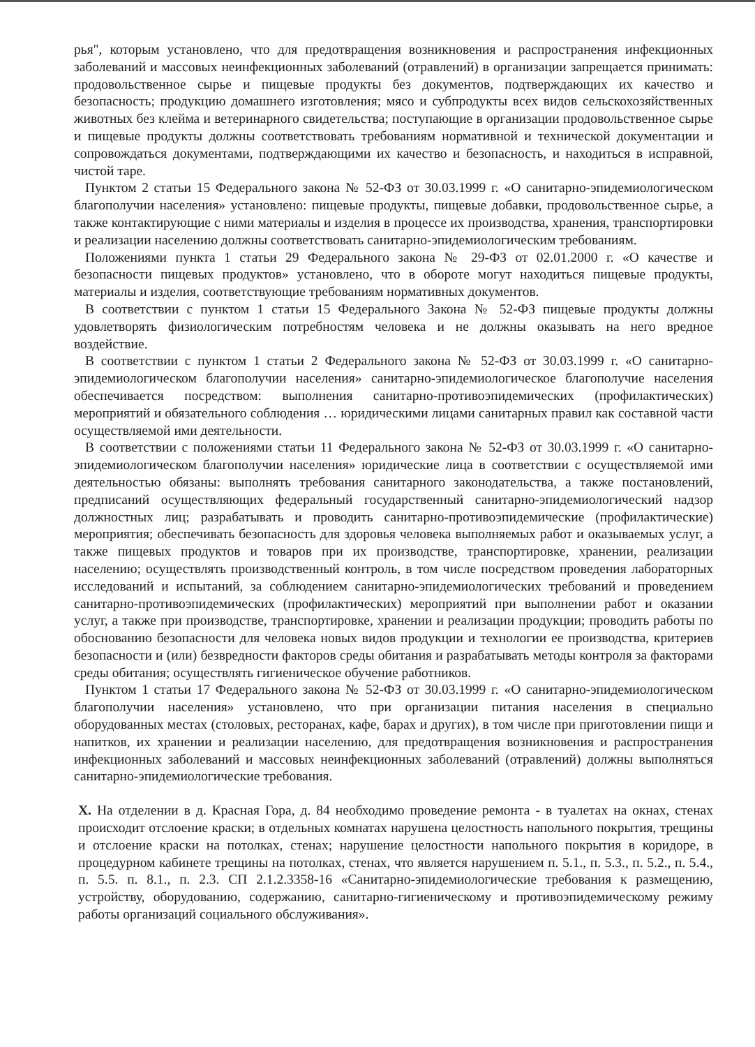рья", которым установлено, что для предотвращения возникновения и распространения инфекционных заболеваний и массовых неинфекционных заболеваний (отравлений) в организации запрещается принимать: продовольственное сырье и пищевые продукты без документов, подтверждающих их качество и безопасность; продукцию домашнего изготовления; мясо и субпродукты всех видов сельскохозяйственных животных без клейма и ветеринарного свидетельства; поступающие в организации продовольственное сырье и пищевые продукты должны соответствовать требованиям нормативной и технической документации и сопровождаться документами, подтверждающими их качество и безопасность, и находиться в исправной, чистой таре.
Пунктом 2 статьи 15 Федерального закона № 52-ФЗ от 30.03.1999 г. «О санитарно-эпидемиологическом благополучии населения» установлено: пищевые продукты, пищевые добавки, продовольственное сырье, а также контактирующие с ними материалы и изделия в процессе их производства, хранения, транспортировки и реализации населению должны соответствовать санитарно-эпидемиологическим требованиям.
Положениями пункта 1 статьи 29 Федерального закона № 29-ФЗ от 02.01.2000 г. «О качестве и безопасности пищевых продуктов» установлено, что в обороте могут находиться пищевые продукты, материалы и изделия, соответствующие требованиям нормативных документов.
В соответствии с пунктом 1 статьи 15 Федерального Закона № 52-ФЗ пищевые продукты должны удовлетворять физиологическим потребностям человека и не должны оказывать на него вредное воздействие.
В соответствии с пунктом 1 статьи 2 Федерального закона № 52-ФЗ от 30.03.1999 г. «О санитарно-эпидемиологическом благополучии населения» санитарно-эпидемиологическое благополучие населения обеспечивается посредством: выполнения санитарно-противоэпидемических (профилактических) мероприятий и обязательного соблюдения … юридическими лицами санитарных правил как составной части осуществляемой ими деятельности.
В соответствии с положениями статьи 11 Федерального закона № 52-ФЗ от 30.03.1999 г. «О санитарно-эпидемиологическом благополучии населения» юридические лица в соответствии с осуществляемой ими деятельностью обязаны: выполнять требования санитарного законодательства, а также постановлений, предписаний осуществляющих федеральный государственный санитарно-эпидемиологический надзор должностных лиц; разрабатывать и проводить санитарно-противоэпидемические (профилактические) мероприятия; обеспечивать безопасность для здоровья человека выполняемых работ и оказываемых услуг, а также пищевых продуктов и товаров при их производстве, транспортировке, хранении, реализации населению; осуществлять производственный контроль, в том числе посредством проведения лабораторных исследований и испытаний, за соблюдением санитарно-эпидемиологических требований и проведением санитарно-противоэпидемических (профилактических) мероприятий при выполнении работ и оказании услуг, а также при производстве, транспортировке, хранении и реализации продукции; проводить работы по обоснованию безопасности для человека новых видов продукции и технологии ее производства, критериев безопасности и (или) безвредности факторов среды обитания и разрабатывать методы контроля за факторами среды обитания; осуществлять гигиеническое обучение работников.
Пунктом 1 статьи 17 Федерального закона № 52-ФЗ от 30.03.1999 г. «О санитарно-эпидемиологическом благополучии населения» установлено, что при организации питания населения в специально оборудованных местах (столовых, ресторанах, кафе, барах и других), в том числе при приготовлении пищи и напитков, их хранении и реализации населению, для предотвращения возникновения и распространения инфекционных заболеваний и массовых неинфекционных заболеваний (отравлений) должны выполняться санитарно-эпидемиологические требования.
X. На отделении в д. Красная Гора, д. 84 необходимо проведение ремонта - в туалетах на окнах, стенах происходит отслоение краски; в отдельных комнатах нарушена целостность напольного покрытия, трещины и отслоение краски на потолках, стенах; нарушение целостности напольного покрытия в коридоре, в процедурном кабинете трещины на потолках, стенах, что является нарушением п. 5.1., п. 5.3., п. 5.2., п. 5.4., п. 5.5. п. 8.1., п. 2.3. СП 2.1.2.3358-16 «Санитарно-эпидемиологические требования к размещению, устройству, оборудованию, содержанию, санитарно-гигиеническому и противоэпидемическому режиму работы организаций социального обслуживания».